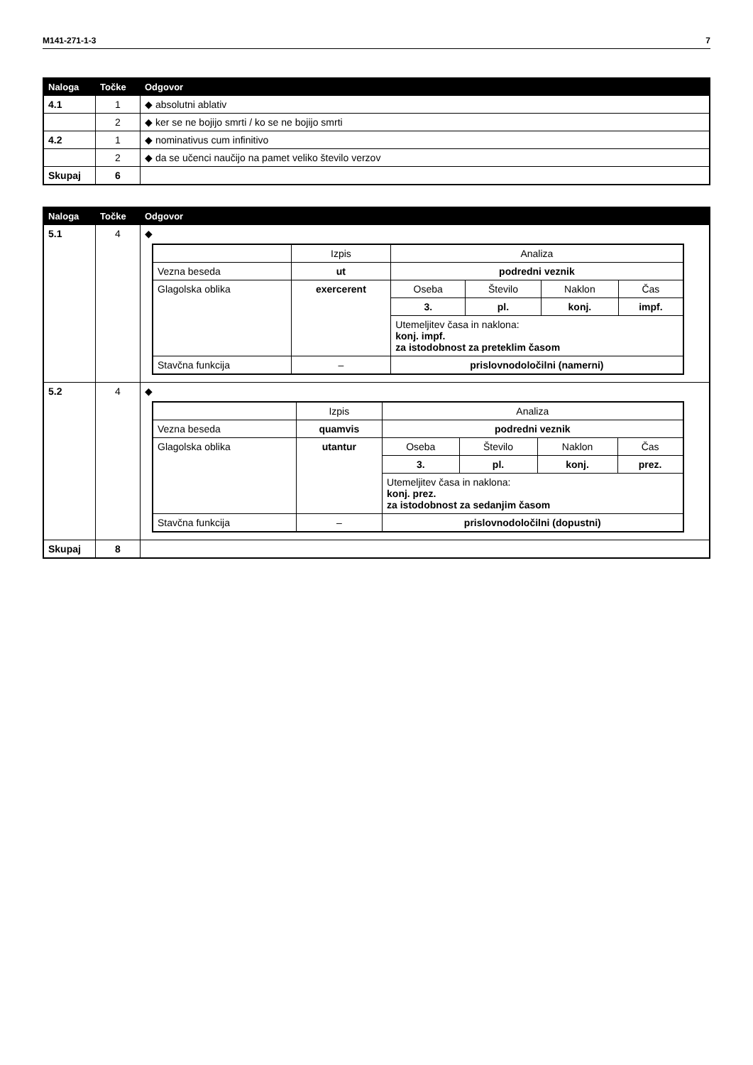M141-271-1-3 7
| Naloga | Točke | Odgovor |
| --- | --- | --- |
| 4.1 | 1 | ◆ absolutni ablativ |
| | 2 | ◆ ker se ne bojijo smrti / ko se ne bojijo smrti |
| 4.2 | 1 | ◆ nominativus cum infinitivo |
| | 2 | ◆ da se učenci naučijo na pamet veliko število verzov |
| Skupaj | 6 | |
| Naloga | Točke | Odgovor |
| --- | --- | --- |
| 5.1 | 4 | ◆ / / Izpis / Analiza / / / / / Vezna beseda / ut / podredni veznik / / / / / Glagolska oblika / exercerent / Oseba / Število / Naklon / Čas / / / / 3. / pl. / konj. / impf. / / / / Utemeljitev časa in naklona: konj. impf. za istodobnost za preteklim časom / / / / / Stavčna funkcija / – / prislovnodoločilni (namerni) / / / / |
| 5.2 | 4 | ◆ / / Izpis / Analiza / / / / / Vezna beseda / quamvis / podredni veznik / / / / / Glagolska oblika / utantur / Oseba / Število / Naklon / Čas / / / / 3. / pl. / konj. / prez. / / / / Utemeljitev časa in naklona: konj. prez. za istodobnost za sedanjim časom / / / / / Stavčna funkcija / – / prislovnodoločilni (dopustni) / / / / |
| Skupaj | 8 | |